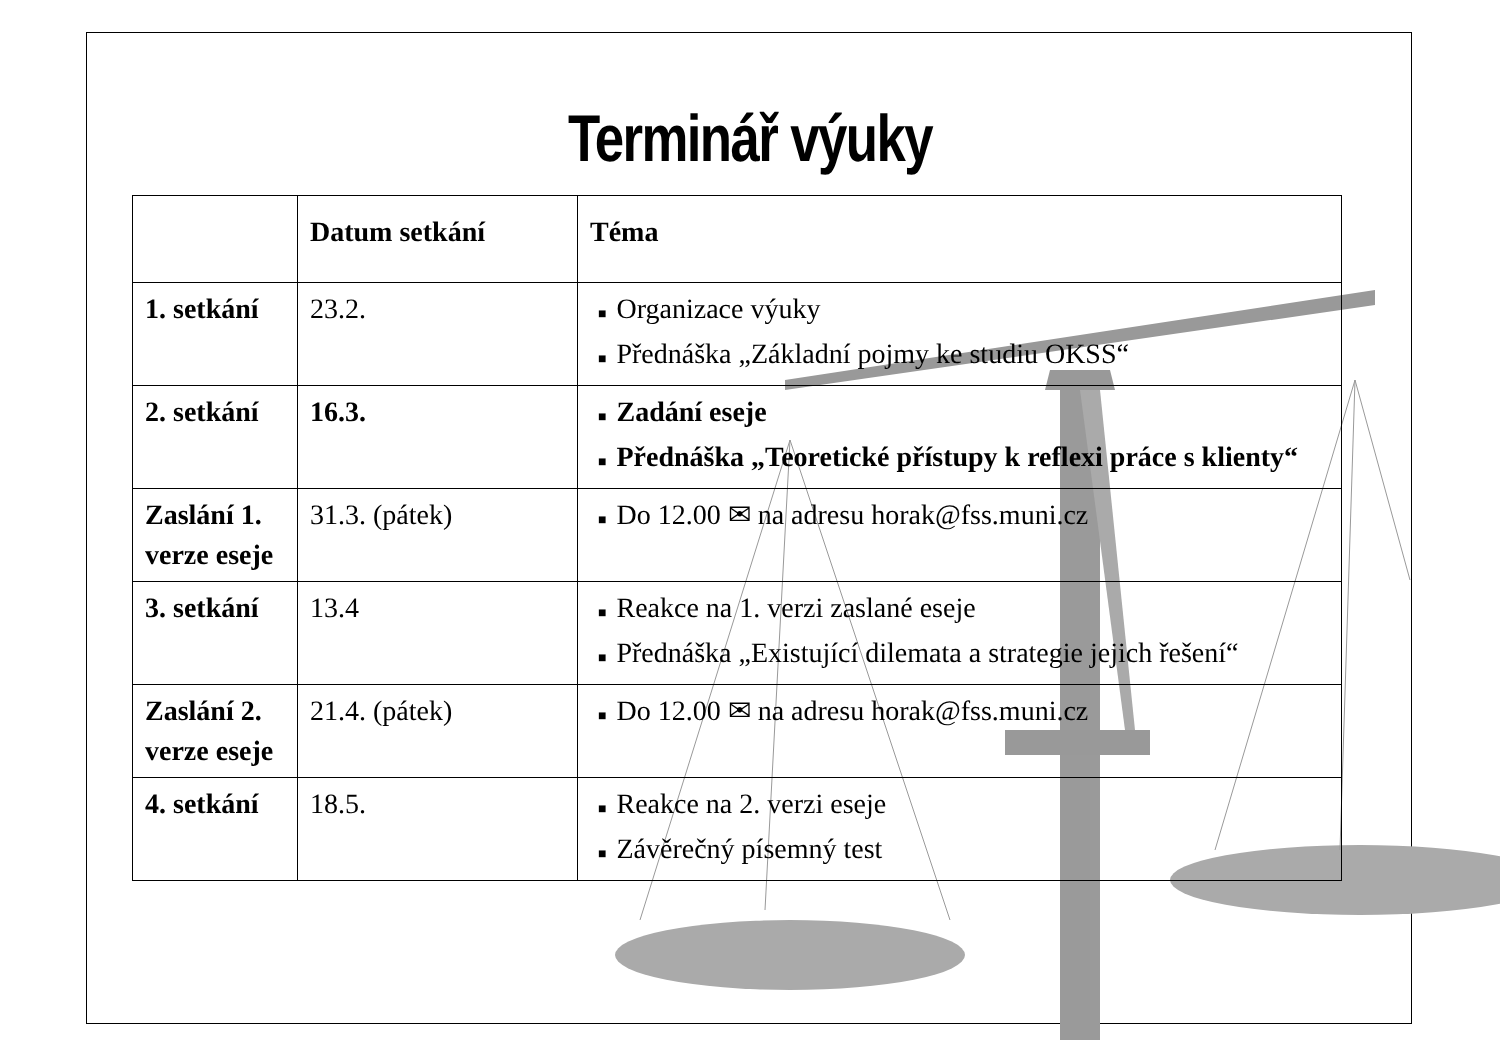Terminář výuky
| | Datum setkání | Téma |
| --- | --- | --- |
| 1. setkání | 23.2. | ■ Organizace výuky ■ Přednáška „Základní pojmy ke studiu OKSS“ |
| 2. setkání | 16.3. | ■ Zadání eseje ■ Přednáška „Teoretické přístupy k reflexi práce s klienty“ |
| Zaslání 1. verze eseje | 31.3. (pátek) | ■ Do 12.00 ✉ na adresu horak@fss.muni.cz |
| 3. setkání | 13.4 | ■ Reakce na 1. verzi zaslané eseje ■ Přednáška „Existující dilemata a strategie jejich řešení“ |
| Zaslání 2. verze eseje | 21.4. (pátek) | ■ Do 12.00 ✉ na adresu horak@fss.muni.cz |
| 4. setkání | 18.5. | ■ Reakce na 2. verzi eseje ■ Závěrečný písemný test |